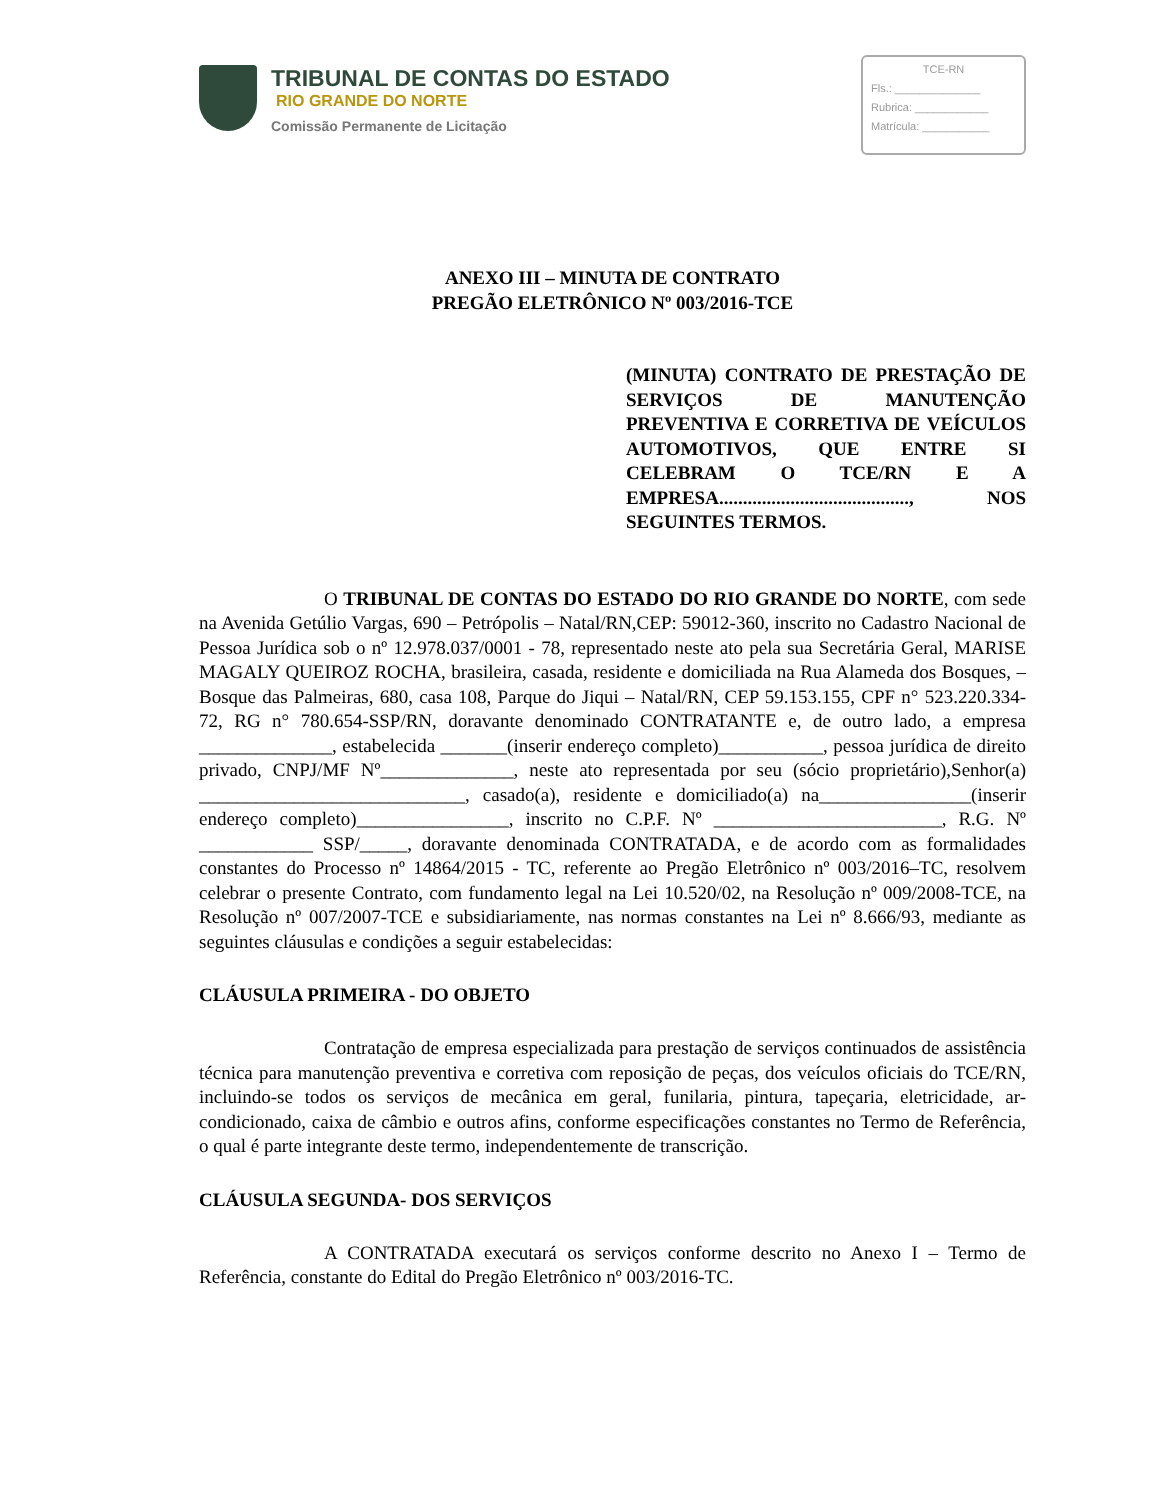TRIBUNAL DE CONTAS DO ESTADO
RIO GRANDE DO NORTE
Comissão Permanente de Licitação
TCE-RN
Fls.: ______________
Rubrica: ____________
Matrícula: ___________
ANEXO III – MINUTA DE CONTRATO
PREGÃO ELETRÔNICO Nº 003/2016-TCE
(MINUTA) CONTRATO DE PRESTAÇÃO DE SERVIÇOS DE MANUTENÇÃO PREVENTIVA E CORRETIVA DE VEÍCULOS AUTOMOTIVOS, QUE ENTRE SI CELEBRAM O TCE/RN E A EMPRESA........................................, NOS SEGUINTES TERMOS.
O TRIBUNAL DE CONTAS DO ESTADO DO RIO GRANDE DO NORTE, com sede na Avenida Getúlio Vargas, 690 – Petrópolis – Natal/RN,CEP: 59012-360, inscrito no Cadastro Nacional de Pessoa Jurídica sob o nº 12.978.037/0001 - 78, representado neste ato pela sua Secretária Geral, MARISE MAGALY QUEIROZ ROCHA, brasileira, casada, residente e domiciliada na Rua Alameda dos Bosques, – Bosque das Palmeiras, 680, casa 108, Parque do Jiqui – Natal/RN, CEP 59.153.155, CPF n° 523.220.334-72, RG n° 780.654-SSP/RN, doravante denominado CONTRATANTE e, de outro lado, a empresa ______________, estabelecida _______(inserir endereço completo)___________, pessoa jurídica de direito privado, CNPJ/MF Nº______________, neste ato representada por seu (sócio proprietário),Senhor(a) ____________________________, casado(a), residente e domiciliado(a) na________________(inserir endereço completo)________________, inscrito no C.P.F. Nº ________________________, R.G. Nº ____________ SSP/_____, doravante denominada CONTRATADA, e de acordo com as formalidades constantes do Processo nº 14864/2015 - TC, referente ao Pregão Eletrônico nº 003/2016–TC, resolvem celebrar o presente Contrato, com fundamento legal na Lei 10.520/02, na Resolução nº 009/2008-TCE, na Resolução nº 007/2007-TCE e subsidiariamente, nas normas constantes na Lei nº 8.666/93, mediante as seguintes cláusulas e condições a seguir estabelecidas:
CLÁUSULA PRIMEIRA - DO OBJETO
Contratação de empresa especializada para prestação de serviços continuados de assistência técnica para manutenção preventiva e corretiva com reposição de peças, dos veículos oficiais do TCE/RN, incluindo-se todos os serviços de mecânica em geral, funilaria, pintura, tapeçaria, eletricidade, ar-condicionado, caixa de câmbio e outros afins, conforme especificações constantes no Termo de Referência, o qual é parte integrante deste termo, independentemente de transcrição.
CLÁUSULA SEGUNDA- DOS SERVIÇOS
A CONTRATADA executará os serviços conforme descrito no Anexo I – Termo de Referência, constante do Edital do Pregão Eletrônico nº 003/2016-TC.